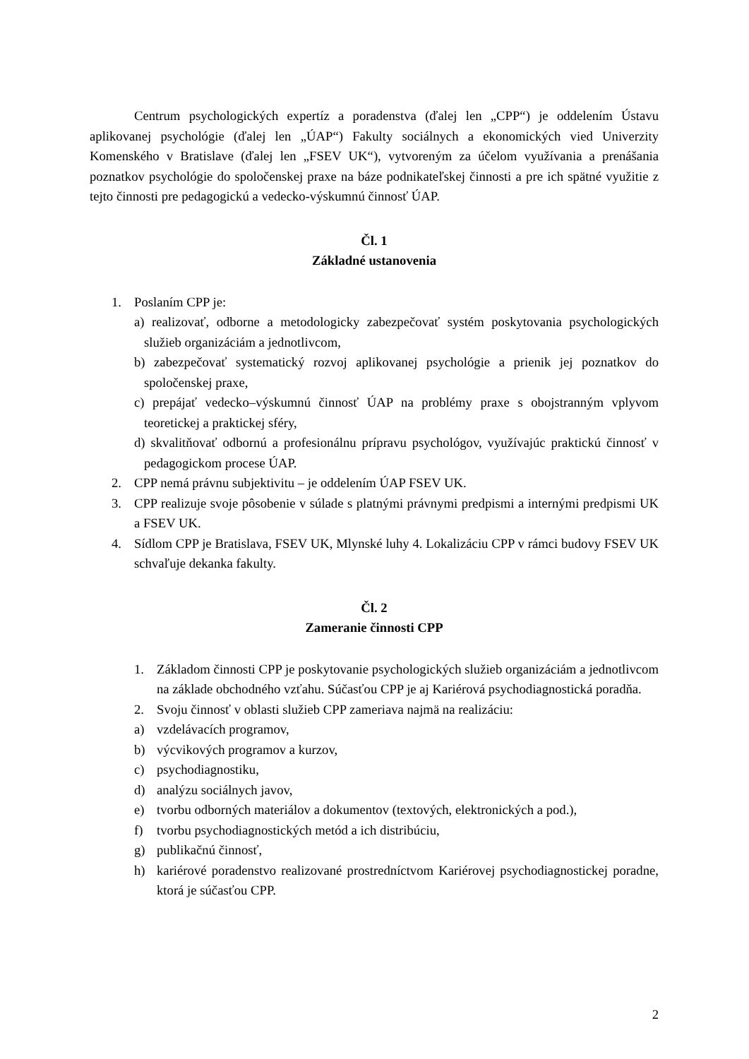Centrum psychologických expertíz a poradenstva (ďalej len „CPP“) je oddelením Ústavu aplikovanej psychológie (ďalej len „ÚAP“) Fakulty sociálnych a ekonomických vied Univerzity Komenského v Bratislave (ďalej len „FSEV UK“), vytvoreným za účelom využívania a prenášania poznatkov psychológie do spoločenskej praxe na báze podnikateľskej činnosti a pre ich spätné využitie z tejto činnosti pre pedagogickú a vedecko-výskumnú činnosť ÚAP.
Čl. 1
Základné ustanovenia
1. Poslaním CPP je:
a) realizovať, odborne a metodologicky zabezpečovať systém poskytovania psychologických služieb organizáciám a jednotlivcom,
b) zabezpečovať systematický rozvoj aplikovanej psychológie a prienik jej poznatkov do spoločenskej praxe,
c) prepájať vedecko–výskumnú činnosť ÚAP na problémy praxe s obojstranným vplyvom teoretickej a praktickej sféry,
d) skvalitňovať odbornú a profesionálnu prípravu psychológov, využívajúc praktickú činnosť v pedagogickom procese ÚAP.
2. CPP nemá právnu subjektivitu – je oddelením ÚAP FSEV UK.
3. CPP realizuje svoje pôsobenie v súlade s platnými právnymi predpismi a internými predpismi UK a FSEV UK.
4. Sídlom CPP je Bratislava, FSEV UK, Mlynské luhy 4. Lokalizáciu CPP v rámci budovy FSEV UK schvaľuje dekanka fakulty.
Čl. 2
Zameranie činnosti CPP
1. Základom činnosti CPP je poskytovanie psychologických služieb organizáciám a jednotlivcom na základe obchodného vzťahu. Súčasťou CPP je aj Kariérová psychodiagnostická poradňa.
2. Svoju činnosť v oblasti služieb CPP zameriava najmä na realizáciu:
a) vzdelávacích programov,
b) výcvikových programov a kurzov,
c) psychodiagnostiku,
d) analýzu sociálnych javov,
e) tvorbu odborných materiálov a dokumentov (textových, elektronických a pod.),
f) tvorbu psychodiagnostických metód a ich distribúciu,
g) publikačnú činnosť,
h) kariérové poradenstvo realizované prostredníctvom Kariérovej psychodiagnostickej poradne, ktorá je súčasťou CPP.
2